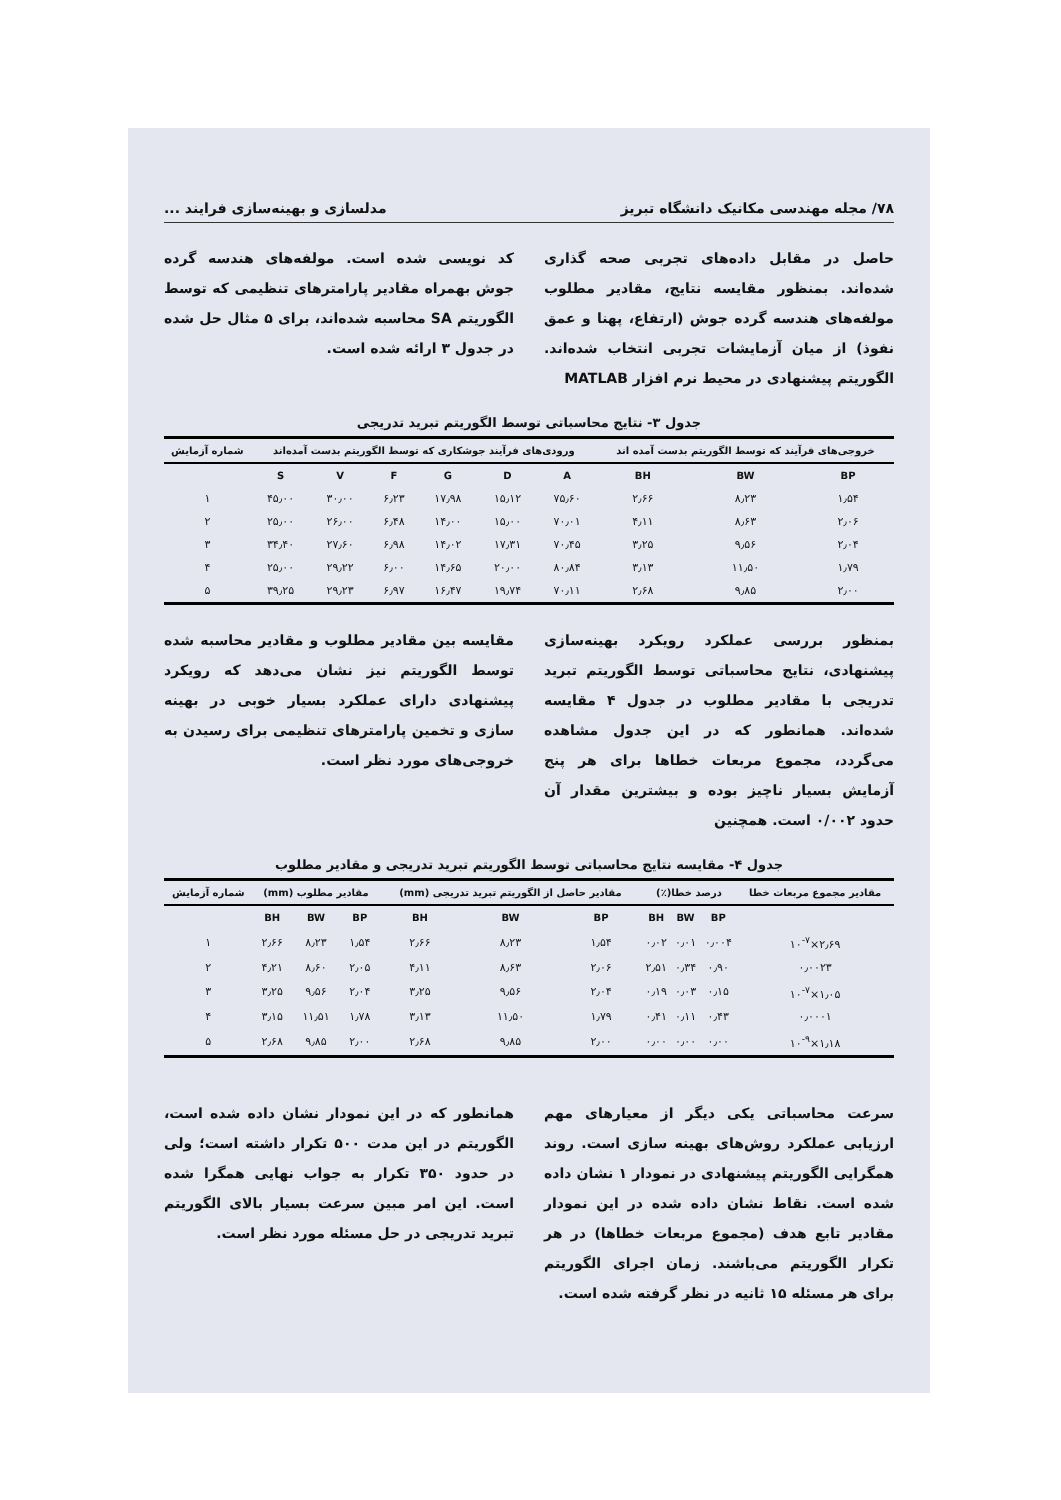۷۸/ مجله مهندسی مکانیک دانشگاه تبریز مدلسازی و بهینه‌سازی فرایند ...
حاصل در مقابل داده‌های تجربی صحه گذاری شده‌اند. بمنظور مقایسه نتایج، مقادیر مطلوب مولفه‌های هندسه گرده جوش (ارتفاع، پهنا و عمق نفوذ) از میان آزمایشات تجربی انتخاب شده‌اند. الگوریتم پیشنهادی در محیط نرم افزار MATLAB
کد نویسی شده است. مولفه‌های هندسه گرده جوش بهمراه مقادیر پارامترهای تنظیمی که توسط الگوریتم SA محاسبه شده‌اند، برای ۵ مثال حل شده در جدول ۳ ارائه شده است.
جدول ۳- نتایج محاسباتی توسط الگوریتم تبرید تدریجی
| خروجی‌های فرآیند که توسط الگوریتم بدست آمده اند | | | ورودی‌های فرآیند جوشکاری که توسط الگوریتم بدست آمده‌اند | | | | | | شماره آزمایش |
| --- | --- | --- | --- | --- | --- | --- | --- | --- | --- |
| BP | BW | BH | A | D | G | F | V | S | |
| ۱٫۵۴ | ۸٫۲۳ | ۲٫۶۶ | ۷۵٫۶۰ | ۱۵٫۱۲ | ۱۷٫۹۸ | ۶٫۲۳ | ۳۰٫۰۰ | ۴۵٫۰۰ | ۱ |
| ۲٫۰۶ | ۸٫۶۳ | ۴٫۱۱ | ۷۰٫۰۱ | ۱۵٫۰۰ | ۱۴٫۰۰ | ۶٫۴۸ | ۲۶٫۰۰ | ۲۵٫۰۰ | ۲ |
| ۲٫۰۴ | ۹٫۵۶ | ۳٫۲۵ | ۷۰٫۴۵ | ۱۷٫۳۱ | ۱۴٫۰۲ | ۶٫۹۸ | ۲۷٫۶۰ | ۳۴٫۴۰ | ۳ |
| ۱٫۷۹ | ۱۱٫۵۰ | ۳٫۱۳ | ۸۰٫۸۴ | ۲۰٫۰۰ | ۱۴٫۶۵ | ۶٫۰۰ | ۲۹٫۲۲ | ۲۵٫۰۰ | ۴ |
| ۲٫۰۰ | ۹٫۸۵ | ۲٫۶۸ | ۷۰٫۱۱ | ۱۹٫۷۴ | ۱۶٫۴۷ | ۶٫۹۷ | ۲۹٫۲۳ | ۳۹٫۲۵ | ۵ |
بمنظور بررسی عملکرد رویکرد بهینه‌سازی پیشنهادی، نتایج محاسباتی توسط الگوریتم تبرید تدریجی با مقادیر مطلوب در جدول ۴ مقایسه شده‌اند. همانطور که در این جدول مشاهده می‌گردد، مجموع مربعات خطاها برای هر پنج آزمایش بسیار ناچیز بوده و بیشترین مقدار آن حدود ۰/۰۰۲ است. همچنین
مقایسه بین مقادیر مطلوب و مقادیر محاسبه شده توسط الگوریتم نیز نشان می‌دهد که رویکرد پیشنهادی دارای عملکرد بسیار خوبی در بهینه سازی و تخمین پارامترهای تنظیمی برای رسیدن به خروجی‌های مورد نظر است.
جدول ۴- مقایسه نتایج محاسباتی توسط الگوریتم تبرید تدریجی و مقادیر مطلوب
| مقادیر مجموع مربعات خطا | درصد خطا(٪) | | | مقادیر حاصل از الگوریتم تبرید تدریجی (mm) | | | مقادیر مطلوب (mm) | | | شماره آزمایش |
| --- | --- | --- | --- | --- | --- | --- | --- | --- | --- | --- |
| | BP | BW | BH | BP | BW | BH | BP | BW | BH | |
| ۲٫۶۹×۱۰<sup>-۷</sup> | ۰٫۰۰۴ | ۰٫۰۱ | ۰٫۰۲ | ۱٫۵۴ | ۸٫۲۳ | ۲٫۶۶ | ۱٫۵۴ | ۸٫۲۳ | ۲٫۶۶ | ۱ |
| ۰٫۰۰۲۳ | ۰٫۹۰ | ۰٫۳۴ | ۲٫۵۱ | ۲٫۰۶ | ۸٫۶۳ | ۴٫۱۱ | ۲٫۰۵ | ۸٫۶۰ | ۴٫۲۱ | ۲ |
| ۱٫۰۵×۱۰<sup>-۷</sup> | ۰٫۱۵ | ۰٫۰۳ | ۰٫۱۹ | ۲٫۰۴ | ۹٫۵۶ | ۳٫۲۵ | ۲٫۰۴ | ۹٫۵۶ | ۳٫۲۵ | ۳ |
| ۰٫۰۰۰۱ | ۰٫۴۳ | ۰٫۱۱ | ۰٫۴۱ | ۱٫۷۹ | ۱۱٫۵۰ | ۳٫۱۳ | ۱٫۷۸ | ۱۱٫۵۱ | ۳٫۱۵ | ۴ |
| ۱٫۱۸×۱۰<sup>-۹</sup> | ۰٫۰۰ | ۰٫۰۰ | ۰٫۰۰ | ۲٫۰۰ | ۹٫۸۵ | ۲٫۶۸ | ۲٫۰۰ | ۹٫۸۵ | ۲٫۶۸ | ۵ |
سرعت محاسباتی یکی دیگر از معیارهای مهم ارزیابی عملکرد روش‌های بهینه سازی است. روند همگرایی الگوریتم پیشنهادی در نمودار ۱ نشان داده شده است. نقاط نشان داده شده در این نمودار مقادیر تابع هدف (مجموع مربعات خطاها) در هر تکرار الگوریتم می‌باشند. زمان اجرای الگوریتم برای هر مسئله ۱۵ ثانیه در نظر گرفته شده است.
همانطور که در این نمودار نشان داده شده است، الگوریتم در این مدت ۵۰۰ تکرار داشته است؛ ولی در حدود ۳۵۰ تکرار به جواب نهایی همگرا شده است. این امر مبین سرعت بسیار بالای الگوریتم تبرید تدریجی در حل مسئله مورد نظر است.